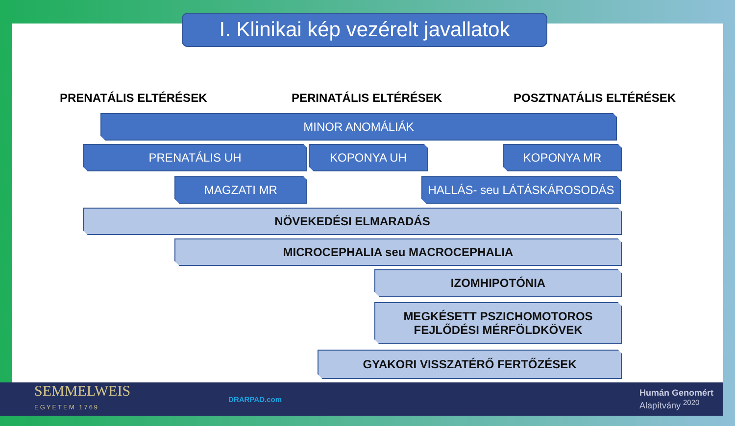I. Klinikai kép vezérelt javallatok
PRENATÁLIS ELTÉRÉSEK PERINATÁLIS ELTÉRÉSEK POSZTNATÁLIS ELTÉRÉSEK
MINOR ANOMÁLIÁK
PRENATÁLIS UH KOPONYA UH KOPONYA MR
MAGZATI MR HALLÁS- seu LÁTÁSKÁROSODÁS
NÖVEKEDÉSI ELMARADÁS
MICROCEPHALIA seu MACROCEPHALIA
IZOMHIPOTÓNIA
MEGKÉSETT PSZICHOMOTOROS
FEJLŐDÉSI MÉRFÖLDKÖVEK
GYAKORI VISSZATÉRŐ FERTŐZÉSEK
SEMMELWEIS
EGYETEM 1769
DRARPAD.com
Humán Genomért
Alapítvány <sup>2020</sup>